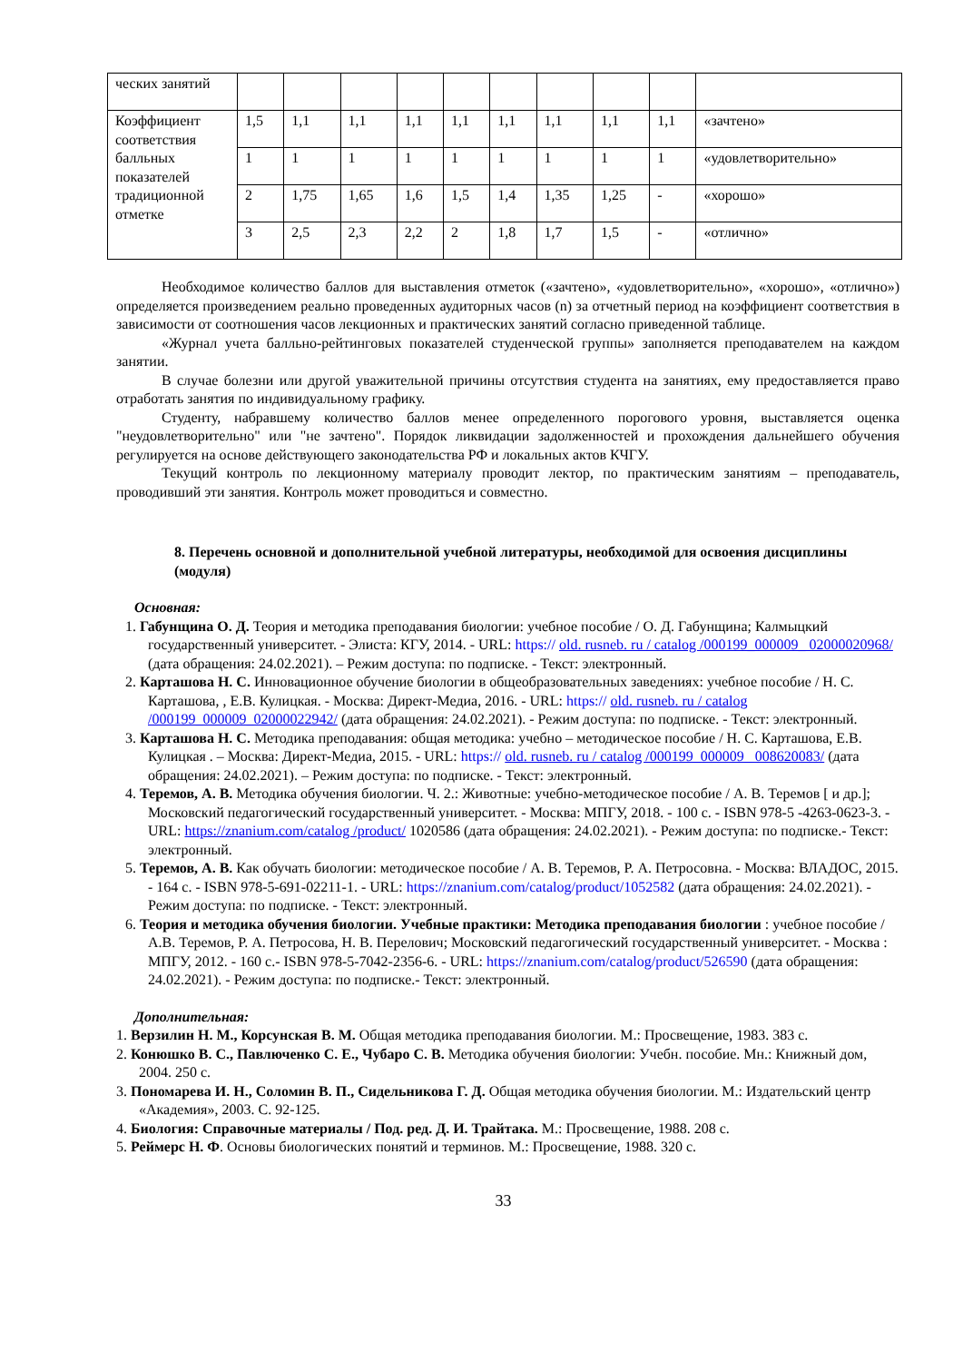| ческих занятий | | | | | | | | | | |
| Коэффициент соответствия балльных показателей традиционной отметке | 1,5 | 1,1 | 1,1 | 1,1 | 1,1 | 1,1 | 1,1 | 1,1 | 1,1 | «зачтено» |
| | 1 | 1 | 1 | 1 | 1 | 1 | 1 | 1 | 1 | «удовлетворительно» |
| | 2 | 1,75 | 1,65 | 1,6 | 1,5 | 1,4 | 1,35 | 1,25 | - | «хорошо» |
| | 3 | 2,5 | 2,3 | 2,2 | 2 | 1,8 | 1,7 | 1,5 | - | «отлично» |
Необходимое количество баллов для выставления отметок («зачтено», «удовлетворительно», «хорошо», «отлично») определяется произведением реально проведенных аудиторных часов (n) за отчетный период на коэффициент соответствия в зависимости от соотношения часов лекционных и практических занятий согласно приведенной таблице.
«Журнал учета балльно-рейтинговых показателей студенческой группы» заполняется преподавателем на каждом занятии.
В случае болезни или другой уважительной причины отсутствия студента на занятиях, ему предоставляется право отработать занятия по индивидуальному графику.
Студенту, набравшему количество баллов менее определенного порогового уровня, выставляется оценка "неудовлетворительно" или "не зачтено". Порядок ликвидации задолженностей и прохождения дальнейшего обучения регулируется на основе действующего законодательства РФ и локальных актов КЧГУ.
Текущий контроль по лекционному материалу проводит лектор, по практическим занятиям – преподаватель, проводивший эти занятия. Контроль может проводиться и совместно.
8. Перечень основной и дополнительной учебной литературы, необходимой для освоения дисциплины (модуля)
Основная:
1. Габунщина О. Д. Теория и методика преподавания биологии: учебное пособие / О. Д. Габунщина; Калмыцкий государственный университет. - Элиста: КГУ, 2014. - URL: https:// old. rusneb. ru / catalog /000199_000009_ 02000020968/ (дата обращения: 24.02.2021). – Режим доступа: по подписке. - Текст: электронный.
2. Карташова Н. С. Инновационное обучение биологии в общеобразовательных заведениях: учебное пособие / Н. С. Карташова, , Е.В. Кулицкая. - Москва: Директ-Медиа, 2016. - URL: https:// old. rusneb. ru / catalog /000199_000009_02000022942/ (дата обращения: 24.02.2021). - Режим доступа: по подписке. - Текст: электронный.
3. Карташова Н. С. Методика преподавания: общая методика: учебно – методическое пособие / Н. С. Карташова, Е.В. Кулицкая . – Москва: Директ-Медиа, 2015. - URL: https:// old. rusneb. ru / catalog /000199_000009_ 008620083/ (дата обращения: 24.02.2021). – Режим доступа: по подписке. - Текст: электронный.
4. Теремов, А. В. Методика обучения биологии. Ч. 2.: Животные: учебно-методическое пособие / А. В. Теремов [ и др.]; Московский педагогический государственный университет. - Москва: МПГУ, 2018. - 100 с. - ISBN 978-5 -4263-0623-3. - URL: https://znanium.com/catalog /product/ 1020586 (дата обращения: 24.02.2021). - Режим доступа: по подписке.- Текст: электронный.
5. Теремов, А. В. Как обучать биологии: методическое пособие / А. В. Теремов, Р. А. Петросовна. - Москва: ВЛАДОС, 2015. - 164 с. - ISBN 978-5-691-02211-1. - URL: https://znanium.com/catalog/product/1052582 (дата обращения: 24.02.2021). - Режим доступа: по подписке. - Текст: электронный.
6. Теория и методика обучения биологии. Учебные практики: Методика преподавания биологии : учебное пособие / А.В. Теремов, Р. А. Петросова, Н. В. Перелович; Московский педагогический государственный университет. - Москва : МПГУ, 2012. - 160 с.- ISBN 978-5-7042-2356-6. - URL: https://znanium.com/catalog/product/526590 (дата обращения: 24.02.2021). - Режим доступа: по подписке.- Текст: электронный.
Дополнительная:
1. Верзилин Н. М., Корсунская В. М. Общая методика преподавания биологии. М.: Просвещение, 1983. 383 с.
2. Конюшко В. С., Павлюченко С. Е., Чубаро С. В. Методика обучения биологии: Учебн. пособие. Мн.: Книжный дом, 2004. 250 с.
3. Пономарева И. Н., Соломин В. П., Сидельникова Г. Д. Общая методика обучения биологии. М.: Издательский центр «Академия», 2003. С. 92-125.
4. Биология: Справочные материалы / Под. ред. Д. И. Трайтака. М.: Просвещение, 1988. 208 с.
5. Реймерс Н. Ф. Основы биологических понятий и терминов. М.: Просвещение, 1988. 320 с.
33